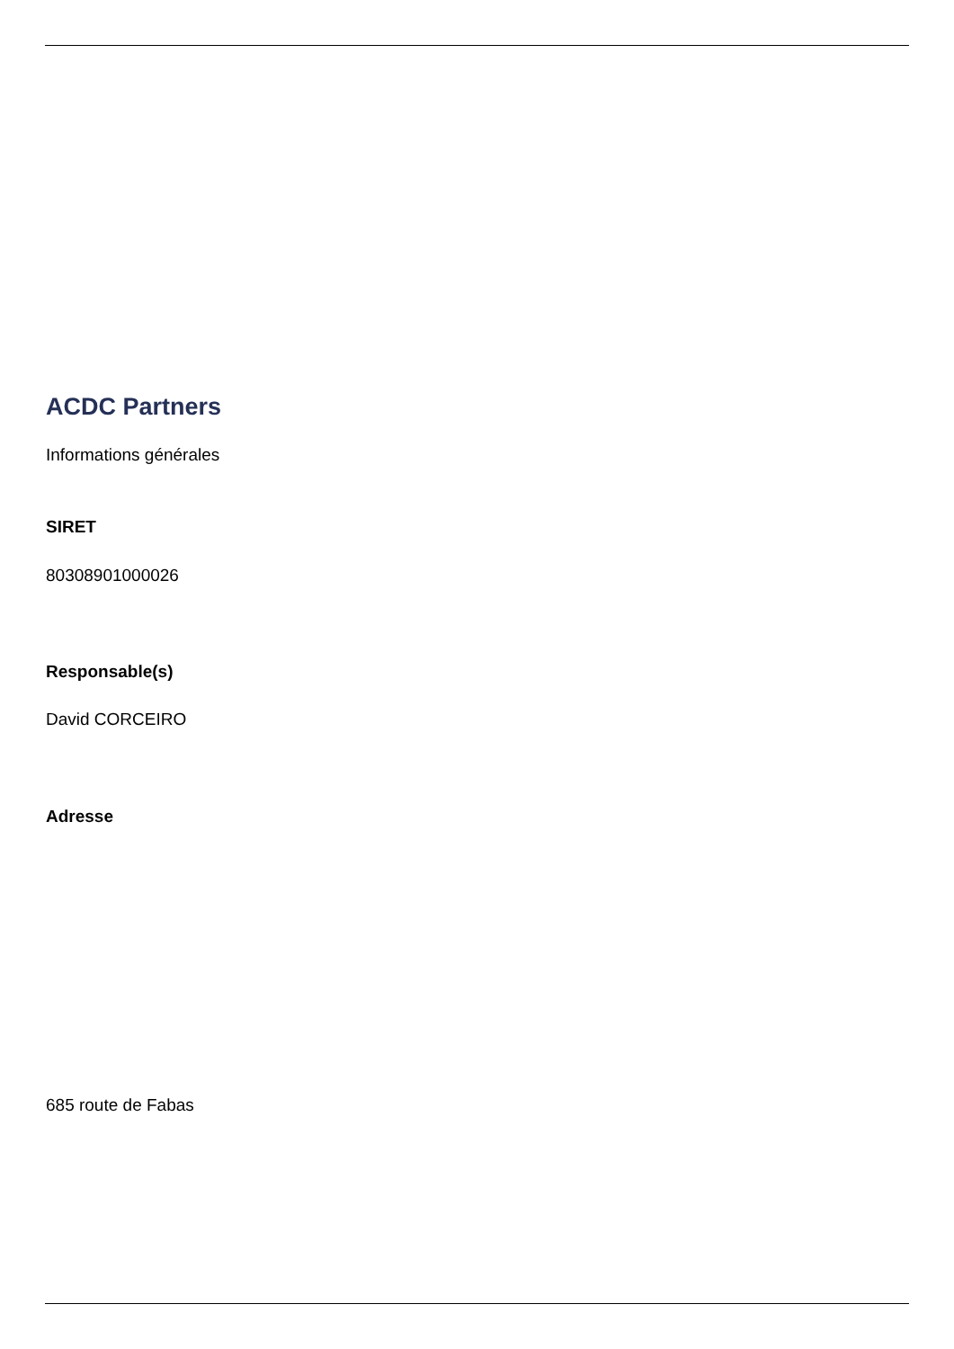ACDC Partners
Informations générales
SIRET
80308901000026
Responsable(s)
David CORCEIRO
Adresse
685 route de Fabas